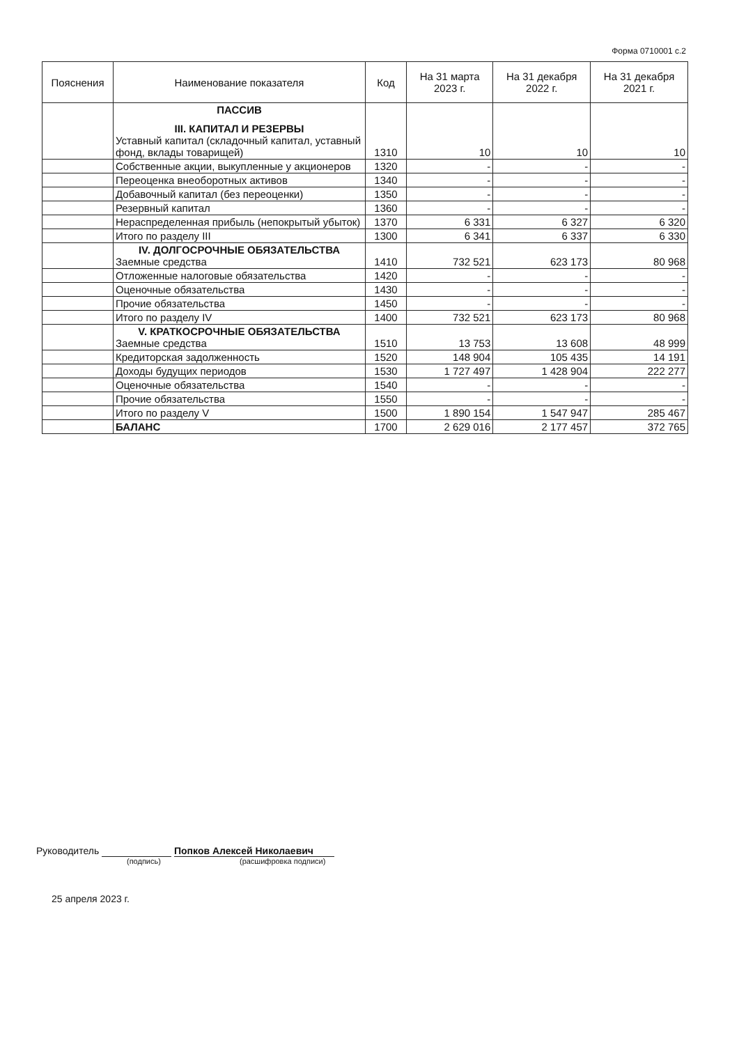Форма 0710001 с.2
| Пояснения | Наименование показателя | Код | На 31 марта 2023 г. | На 31 декабря 2022 г. | На 31 декабря 2021 г. |
| --- | --- | --- | --- | --- | --- |
| | ПАССИВ III. КАПИТАЛ И РЕЗЕРВЫ Уставный капитал (складочный капитал, уставный фонд, вклады товарищей) | 1310 | 10 | 10 | 10 |
| | Собственные акции, выкупленные у акционеров | 1320 | - | - | - |
| | Переоценка внеоборотных активов | 1340 | - | - | - |
| | Добавочный капитал (без переоценки) | 1350 | - | - | - |
| | Резервный капитал | 1360 | - | - | - |
| | Нераспределенная прибыль (непокрытый убыток) | 1370 | 6 331 | 6 327 | 6 320 |
| | Итого по разделу III | 1300 | 6 341 | 6 337 | 6 330 |
| | IV. ДОЛГОСРОЧНЫЕ ОБЯЗАТЕЛЬСТВА Заемные средства | 1410 | 732 521 | 623 173 | 80 968 |
| | Отложенные налоговые обязательства | 1420 | - | - | - |
| | Оценочные обязательства | 1430 | - | - | - |
| | Прочие обязательства | 1450 | - | - | - |
| | Итого по разделу IV | 1400 | 732 521 | 623 173 | 80 968 |
| | V. КРАТКОСРОЧНЫЕ ОБЯЗАТЕЛЬСТВА Заемные средства | 1510 | 13 753 | 13 608 | 48 999 |
| | Кредиторская задолженность | 1520 | 148 904 | 105 435 | 14 191 |
| | Доходы будущих периодов | 1530 | 1 727 497 | 1 428 904 | 222 277 |
| | Оценочные обязательства | 1540 | - | - | - |
| | Прочие обязательства | 1550 | - | - | - |
| | Итого по разделу V | 1500 | 1 890 154 | 1 547 947 | 285 467 |
| | БАЛАНС | 1700 | 2 629 016 | 2 177 457 | 372 765 |
Руководитель Попков Алексей Николаевич
(подпись) (расшифровка подписи)
25 апреля 2023 г.